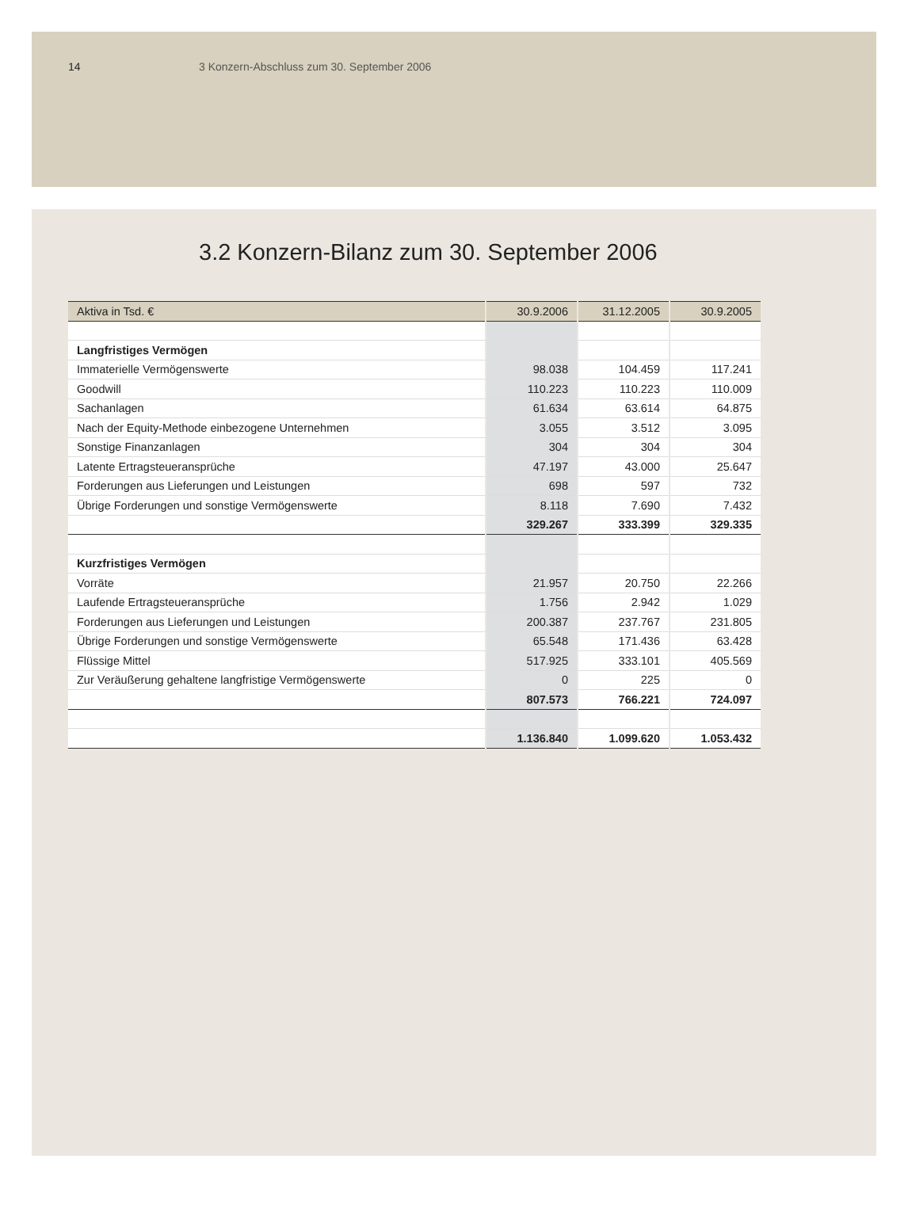14 3 Konzern-Abschluss zum 30. September 2006
3.2 Konzern-Bilanz zum 30. September 2006
| Aktiva in Tsd. € | 30.9.2006 | 31.12.2005 | 30.9.2005 |
| --- | --- | --- | --- |
| Langfristiges Vermögen | | | |
| Immaterielle Vermögenswerte | 98.038 | 104.459 | 117.241 |
| Goodwill | 110.223 | 110.223 | 110.009 |
| Sachanlagen | 61.634 | 63.614 | 64.875 |
| Nach der Equity-Methode einbezogene Unternehmen | 3.055 | 3.512 | 3.095 |
| Sonstige Finanzanlagen | 304 | 304 | 304 |
| Latente Ertragsteueransprüche | 47.197 | 43.000 | 25.647 |
| Forderungen aus Lieferungen und Leistungen | 698 | 597 | 732 |
| Übrige Forderungen und sonstige Vermögenswerte | 8.118 | 7.690 | 7.432 |
| | 329.267 | 333.399 | 329.335 |
| Kurzfristiges Vermögen | | | |
| Vorräte | 21.957 | 20.750 | 22.266 |
| Laufende Ertragsteueransprüche | 1.756 | 2.942 | 1.029 |
| Forderungen aus Lieferungen und Leistungen | 200.387 | 237.767 | 231.805 |
| Übrige Forderungen und sonstige Vermögenswerte | 65.548 | 171.436 | 63.428 |
| Flüssige Mittel | 517.925 | 333.101 | 405.569 |
| Zur Veräußerung gehaltene langfristige Vermögenswerte | 0 | 225 | 0 |
| | 807.573 | 766.221 | 724.097 |
| | 1.136.840 | 1.099.620 | 1.053.432 |